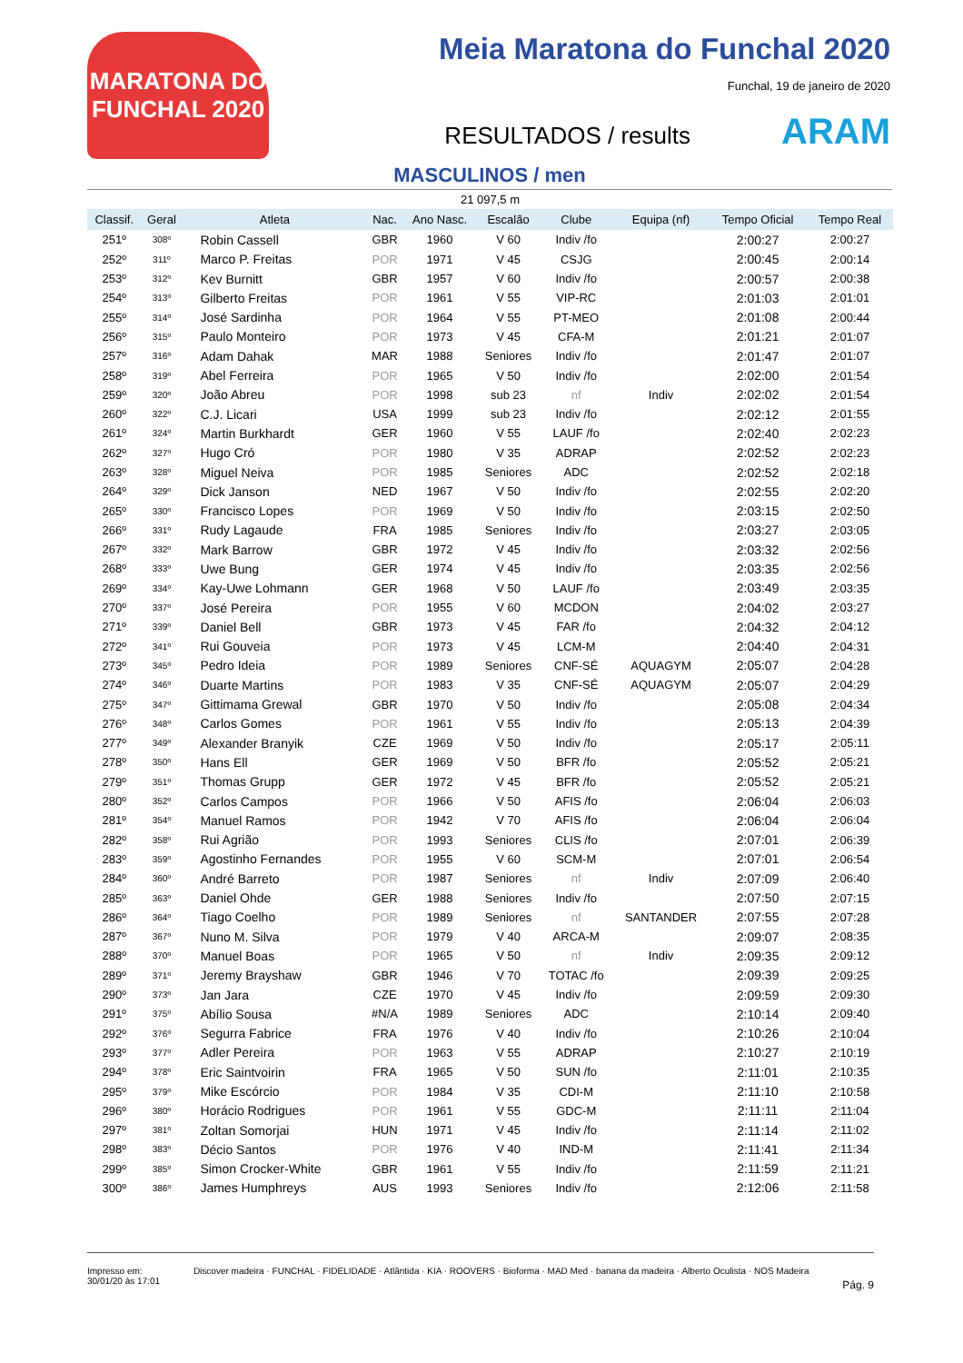MARATONA DO FUNCHAL 2020
Meia Maratona do Funchal 2020
Funchal, 19 de janeiro de 2020
RESULTADOS / results ARAM
MASCULINOS / men
| 21 097,5 m | | | | | | | | | |
| Classif. | Geral | Atleta | Nac. | Ano Nasc. | Escalão | Clube | Equipa (nf) | Tempo Oficial | Tempo Real |
| 251º | 308º | Robin Cassell | GBR | 1960 | V 60 | Indiv /fo | | 2:00:27 | 2:00:27 |
| 252º | 311º | Marco P. Freitas | POR | 1971 | V 45 | CSJG | | 2:00:45 | 2:00:14 |
| 253º | 312º | Kev Burnitt | GBR | 1957 | V 60 | Indiv /fo | | 2:00:57 | 2:00:38 |
| 254º | 313º | Gilberto Freitas | POR | 1961 | V 55 | VIP-RC | | 2:01:03 | 2:01:01 |
| 255º | 314º | José Sardinha | POR | 1964 | V 55 | PT-MEO | | 2:01:08 | 2:00:44 |
| 256º | 315º | Paulo Monteiro | POR | 1973 | V 45 | CFA-M | | 2:01:21 | 2:01:07 |
| 257º | 316º | Adam Dahak | MAR | 1988 | Seniores | Indiv /fo | | 2:01:47 | 2:01:07 |
| 258º | 319º | Abel Ferreira | POR | 1965 | V 50 | Indiv /fo | | 2:02:00 | 2:01:54 |
| 259º | 320º | João Abreu | POR | 1998 | sub 23 | nf | Indiv | 2:02:02 | 2:01:54 |
| 260º | 322º | C.J. Licari | USA | 1999 | sub 23 | Indiv /fo | | 2:02:12 | 2:01:55 |
| 261º | 324º | Martin Burkhardt | GER | 1960 | V 55 | LAUF /fo | | 2:02:40 | 2:02:23 |
| 262º | 327º | Hugo Cró | POR | 1980 | V 35 | ADRAP | | 2:02:52 | 2:02:23 |
| 263º | 328º | Miguel Neiva | POR | 1985 | Seniores | ADC | | 2:02:52 | 2:02:18 |
| 264º | 329º | Dick Janson | NED | 1967 | V 50 | Indiv /fo | | 2:02:55 | 2:02:20 |
| 265º | 330º | Francisco Lopes | POR | 1969 | V 50 | Indiv /fo | | 2:03:15 | 2:02:50 |
| 266º | 331º | Rudy Lagaude | FRA | 1985 | Seniores | Indiv /fo | | 2:03:27 | 2:03:05 |
| 267º | 332º | Mark Barrow | GBR | 1972 | V 45 | Indiv /fo | | 2:03:32 | 2:02:56 |
| 268º | 333º | Uwe Bung | GER | 1974 | V 45 | Indiv /fo | | 2:03:35 | 2:02:56 |
| 269º | 334º | Kay-Uwe Lohmann | GER | 1968 | V 50 | LAUF /fo | | 2:03:49 | 2:03:35 |
| 270º | 337º | José Pereira | POR | 1955 | V 60 | MCDON | | 2:04:02 | 2:03:27 |
| 271º | 339º | Daniel Bell | GBR | 1973 | V 45 | FAR /fo | | 2:04:32 | 2:04:12 |
| 272º | 341º | Rui Gouveia | POR | 1973 | V 45 | LCM-M | | 2:04:40 | 2:04:31 |
| 273º | 345º | Pedro Ideia | POR | 1989 | Seniores | CNF-SÉ | AQUAGYM | 2:05:07 | 2:04:28 |
| 274º | 346º | Duarte Martins | POR | 1983 | V 35 | CNF-SÉ | AQUAGYM | 2:05:07 | 2:04:29 |
| 275º | 347º | Gittimama Grewal | GBR | 1970 | V 50 | Indiv /fo | | 2:05:08 | 2:04:34 |
| 276º | 348º | Carlos Gomes | POR | 1961 | V 55 | Indiv /fo | | 2:05:13 | 2:04:39 |
| 277º | 349º | Alexander Branyik | CZE | 1969 | V 50 | Indiv /fo | | 2:05:17 | 2:05:11 |
| 278º | 350º | Hans Ell | GER | 1969 | V 50 | BFR /fo | | 2:05:52 | 2:05:21 |
| 279º | 351º | Thomas Grupp | GER | 1972 | V 45 | BFR /fo | | 2:05:52 | 2:05:21 |
| 280º | 352º | Carlos Campos | POR | 1966 | V 50 | AFIS /fo | | 2:06:04 | 2:06:03 |
| 281º | 354º | Manuel Ramos | POR | 1942 | V 70 | AFIS /fo | | 2:06:04 | 2:06:04 |
| 282º | 358º | Rui Agrião | POR | 1993 | Seniores | CLIS /fo | | 2:07:01 | 2:06:39 |
| 283º | 359º | Agostinho Fernandes | POR | 1955 | V 60 | SCM-M | | 2:07:01 | 2:06:54 |
| 284º | 360º | André Barreto | POR | 1987 | Seniores | nf | Indiv | 2:07:09 | 2:06:40 |
| 285º | 363º | Daniel Ohde | GER | 1988 | Seniores | Indiv /fo | | 2:07:50 | 2:07:15 |
| 286º | 364º | Tiago Coelho | POR | 1989 | Seniores | nf | SANTANDER | 2:07:55 | 2:07:28 |
| 287º | 367º | Nuno M. Silva | POR | 1979 | V 40 | ARCA-M | | 2:09:07 | 2:08:35 |
| 288º | 370º | Manuel Boas | POR | 1965 | V 50 | nf | Indiv | 2:09:35 | 2:09:12 |
| 289º | 371º | Jeremy Brayshaw | GBR | 1946 | V 70 | TOTAC /fo | | 2:09:39 | 2:09:25 |
| 290º | 373º | Jan Jara | CZE | 1970 | V 45 | Indiv /fo | | 2:09:59 | 2:09:30 |
| 291º | 375º | Abílio Sousa | #N/A | 1989 | Seniores | ADC | | 2:10:14 | 2:09:40 |
| 292º | 376º | Segurra Fabrice | FRA | 1976 | V 40 | Indiv /fo | | 2:10:26 | 2:10:04 |
| 293º | 377º | Adler Pereira | POR | 1963 | V 55 | ADRAP | | 2:10:27 | 2:10:19 |
| 294º | 378º | Eric Saintvoirin | FRA | 1965 | V 50 | SUN /fo | | 2:11:01 | 2:10:35 |
| 295º | 379º | Mike Escórcio | POR | 1984 | V 35 | CDI-M | | 2:11:10 | 2:10:58 |
| 296º | 380º | Horácio Rodrigues | POR | 1961 | V 55 | GDC-M | | 2:11:11 | 2:11:04 |
| 297º | 381º | Zoltan Somorjai | HUN | 1971 | V 45 | Indiv /fo | | 2:11:14 | 2:11:02 |
| 298º | 383º | Décio Santos | POR | 1976 | V 40 | IND-M | | 2:11:41 | 2:11:34 |
| 299º | 385º | Simon Crocker-White | GBR | 1961 | V 55 | Indiv /fo | | 2:11:59 | 2:11:21 |
| 300º | 386º | James Humphreys | AUS | 1993 | Seniores | Indiv /fo | | 2:12:06 | 2:11:58 |
Impresso em:
30/01/20 às 17:01
Discover madeira · FUNCHAL · FIDELIDADE · Atlântida · KIA · ROOVERS · Bioforma · MAD Med · banana da madeira · Alberto Oculista · NOS Madeira
Pág. 9